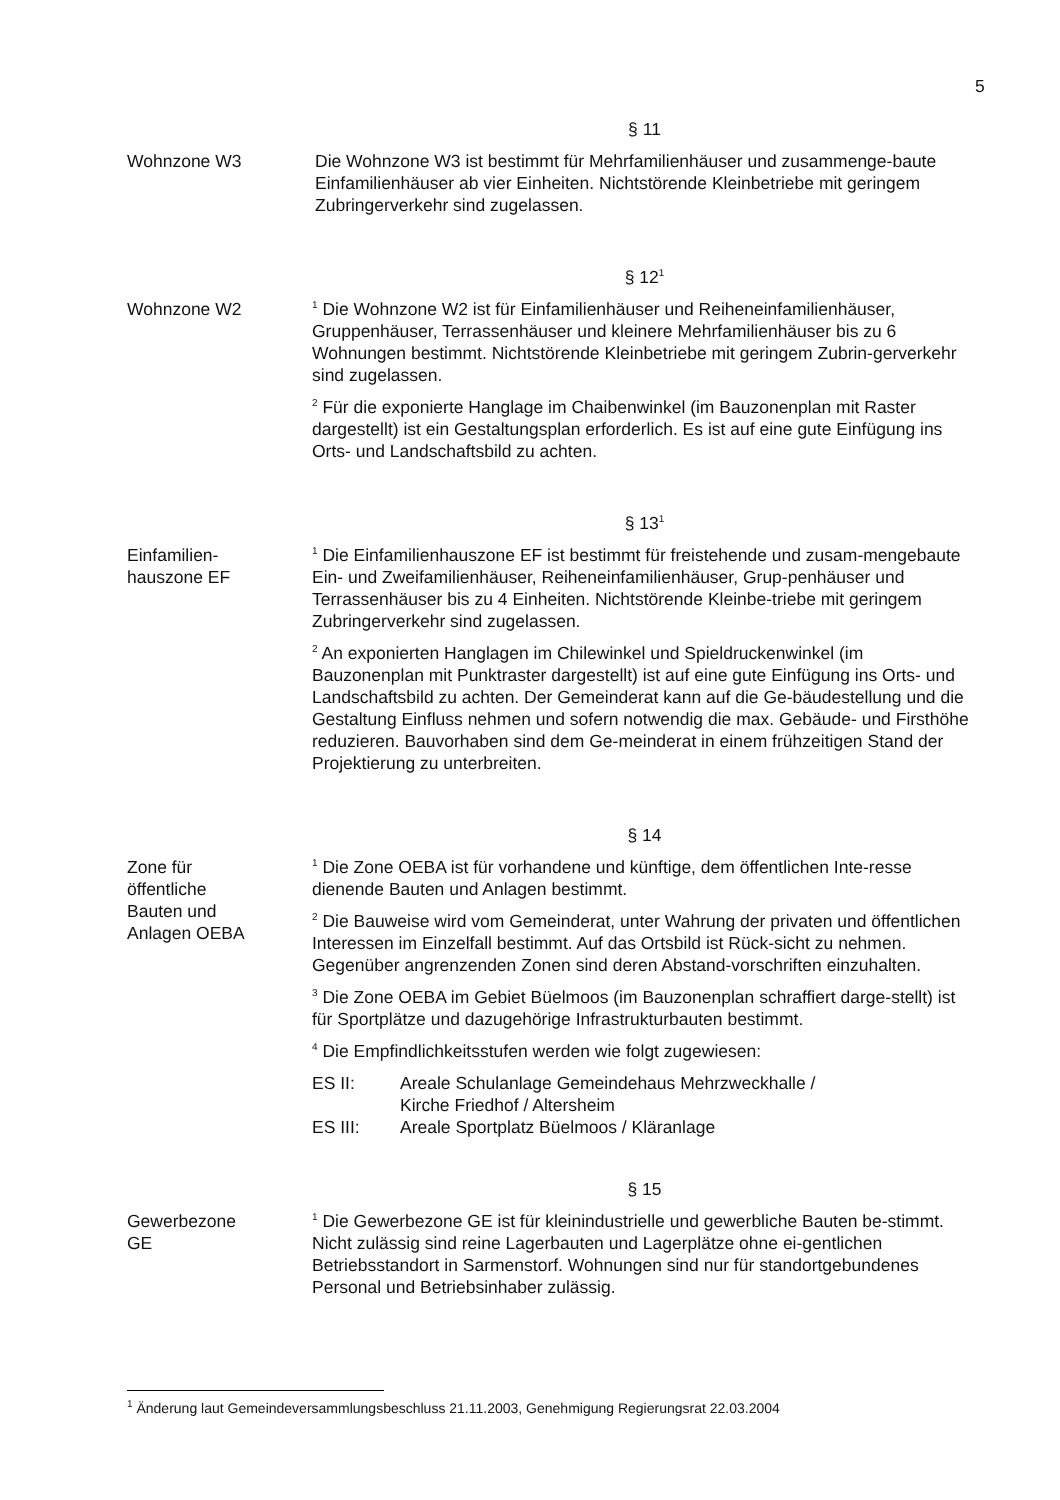5
§ 11
Wohnzone W3 Die Wohnzone W3 ist bestimmt für Mehrfamilienhäuser und zusammenge-baute Einfamilienhäuser ab vier Einheiten. Nichtstörende Kleinbetriebe mit geringem Zubringerverkehr sind zugelassen.
§ 12<sup>1</sup>
Wohnzone W2
<sup>1</sup> Die Wohnzone W2 ist für Einfamilienhäuser und Reiheneinfamilienhäuser, Gruppenhäuser, Terrassenhäuser und kleinere Mehrfamilienhäuser bis zu 6 Wohnungen bestimmt. Nichtstörende Kleinbetriebe mit geringem Zubrin-gerverkehr sind zugelassen.
<sup>2</sup> Für die exponierte Hanglage im Chaibenwinkel (im Bauzonenplan mit Raster dargestellt) ist ein Gestaltungsplan erforderlich. Es ist auf eine gute Einfügung ins Orts- und Landschaftsbild zu achten.
§ 13<sup>1</sup>
Einfamilien-
hauszone EF
<sup>1</sup> Die Einfamilienhauszone EF ist bestimmt für freistehende und zusam-mengebaute Ein- und Zweifamilienhäuser, Reiheneinfamilienhäuser, Grup-penhäuser und Terrassenhäuser bis zu 4 Einheiten. Nichtstörende Kleinbe-triebe mit geringem Zubringerverkehr sind zugelassen.
<sup>2</sup> An exponierten Hanglagen im Chilewinkel und Spieldruckenwinkel (im Bauzonenplan mit Punktraster dargestellt) ist auf eine gute Einfügung ins Orts- und Landschaftsbild zu achten. Der Gemeinderat kann auf die Ge-bäudestellung und die Gestaltung Einfluss nehmen und sofern notwendig die max. Gebäude- und Firsthöhe reduzieren. Bauvorhaben sind dem Ge-meinderat in einem frühzeitigen Stand der Projektierung zu unterbreiten.
§ 14
Zone für
öffentliche
Bauten und
Anlagen OEBA
<sup>1</sup> Die Zone OEBA ist für vorhandene und künftige, dem öffentlichen Inte-resse dienende Bauten und Anlagen bestimmt.
<sup>2</sup> Die Bauweise wird vom Gemeinderat, unter Wahrung der privaten und öffentlichen Interessen im Einzelfall bestimmt. Auf das Ortsbild ist Rück-sicht zu nehmen. Gegenüber angrenzenden Zonen sind deren Abstand-vorschriften einzuhalten.
<sup>3</sup> Die Zone OEBA im Gebiet Büelmoos (im Bauzonenplan schraffiert darge-stellt) ist für Sportplätze und dazugehörige Infrastrukturbauten bestimmt.
<sup>4</sup> Die Empfindlichkeitsstufen werden wie folgt zugewiesen:
ES II: Areale Schulanlage Gemeindehaus Mehrzweckhalle /
Kirche Friedhof / Altersheim
ES III: Areale Sportplatz Büelmoos / Kläranlage
§ 15
Gewerbezone
GE
<sup>1</sup> Die Gewerbezone GE ist für kleinindustrielle und gewerbliche Bauten be-stimmt. Nicht zulässig sind reine Lagerbauten und Lagerplätze ohne ei-gentlichen Betriebsstandort in Sarmenstorf. Wohnungen sind nur für standortgebundenes Personal und Betriebsinhaber zulässig.
<sup>1</sup> Änderung laut Gemeindeversammlungsbeschluss 21.11.2003, Genehmigung Regierungsrat 22.03.2004